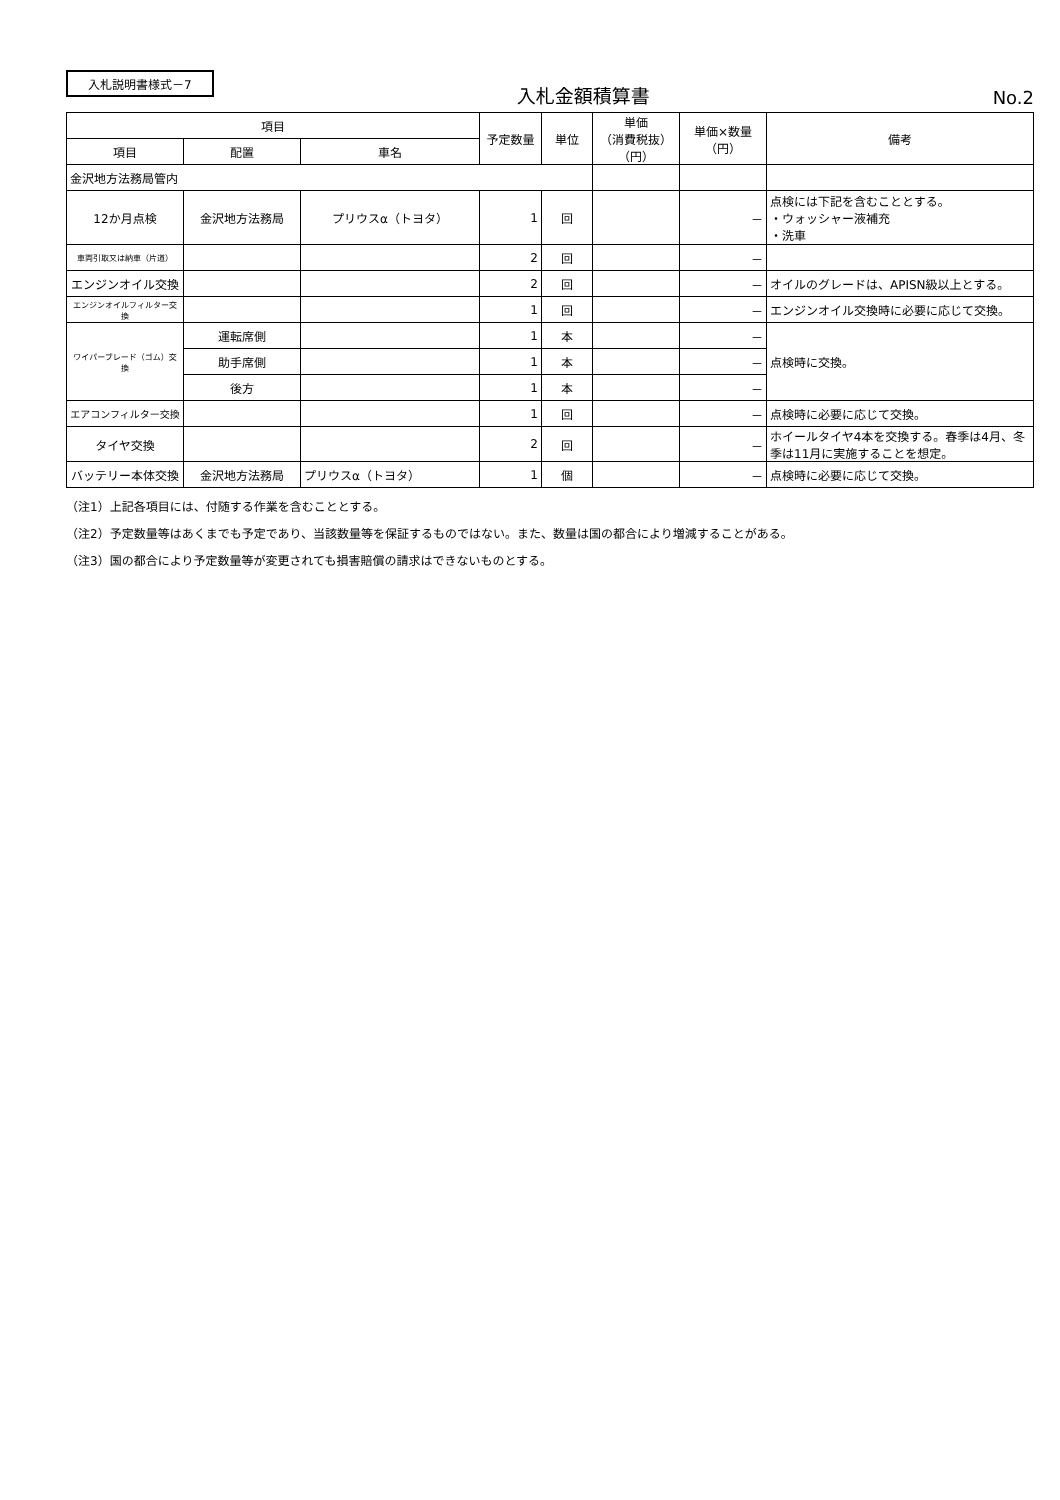入札説明書様式－7
入札金額積算書
No.2
| 項目 | | | 予定数量 | 単位 | 単価 （消費税抜） （円） | 単価×数量 （円） | 備考 |
| --- | --- | --- | --- | --- | --- | --- | --- |
| 項目 | 配置 | 車名 | | | | | |
| 金沢地方法務局管内 | | | | | | | |
| 12か月点検 | 金沢地方法務局 | プリウスα（トヨタ） | 1 | 回 | | － | 点検には下記を含むこととする。 ・ウォッシャー液補充 ・洗車 |
| 車両引取又は納車（片道） | | | 2 | 回 | | － | |
| エンジンオイル交換 | | | 2 | 回 | | － | オイルのグレードは、APISN級以上とする。 |
| エンジンオイルフィルター交換 | | | 1 | 回 | | － | エンジンオイル交換時に必要に応じて交換。 |
| ワイパーブレード（ゴム）交換 | 運転席側 | | 1 | 本 | | － | 点検時に交換。 |
| | 助手席側 | | 1 | 本 | | － | |
| | 後方 | | 1 | 本 | | － | |
| エアコンフィルター交換 | | | 1 | 回 | | － | 点検時に必要に応じて交換。 |
| タイヤ交換 | | | 2 | 回 | | － | ホイールタイヤ4本を交換する。春季は4月、冬季は11月に実施することを想定。 |
| バッテリー本体交換 | 金沢地方法務局 | プリウスα（トヨタ） | 1 | 個 | | － | 点検時に必要に応じて交換。 |
（注1）上記各項目には、付随する作業を含むこととする。
（注2）予定数量等はあくまでも予定であり、当該数量等を保証するものではない。また、数量は国の都合により増減することがある。
（注3）国の都合により予定数量等が変更されても損害賠償の請求はできないものとする。